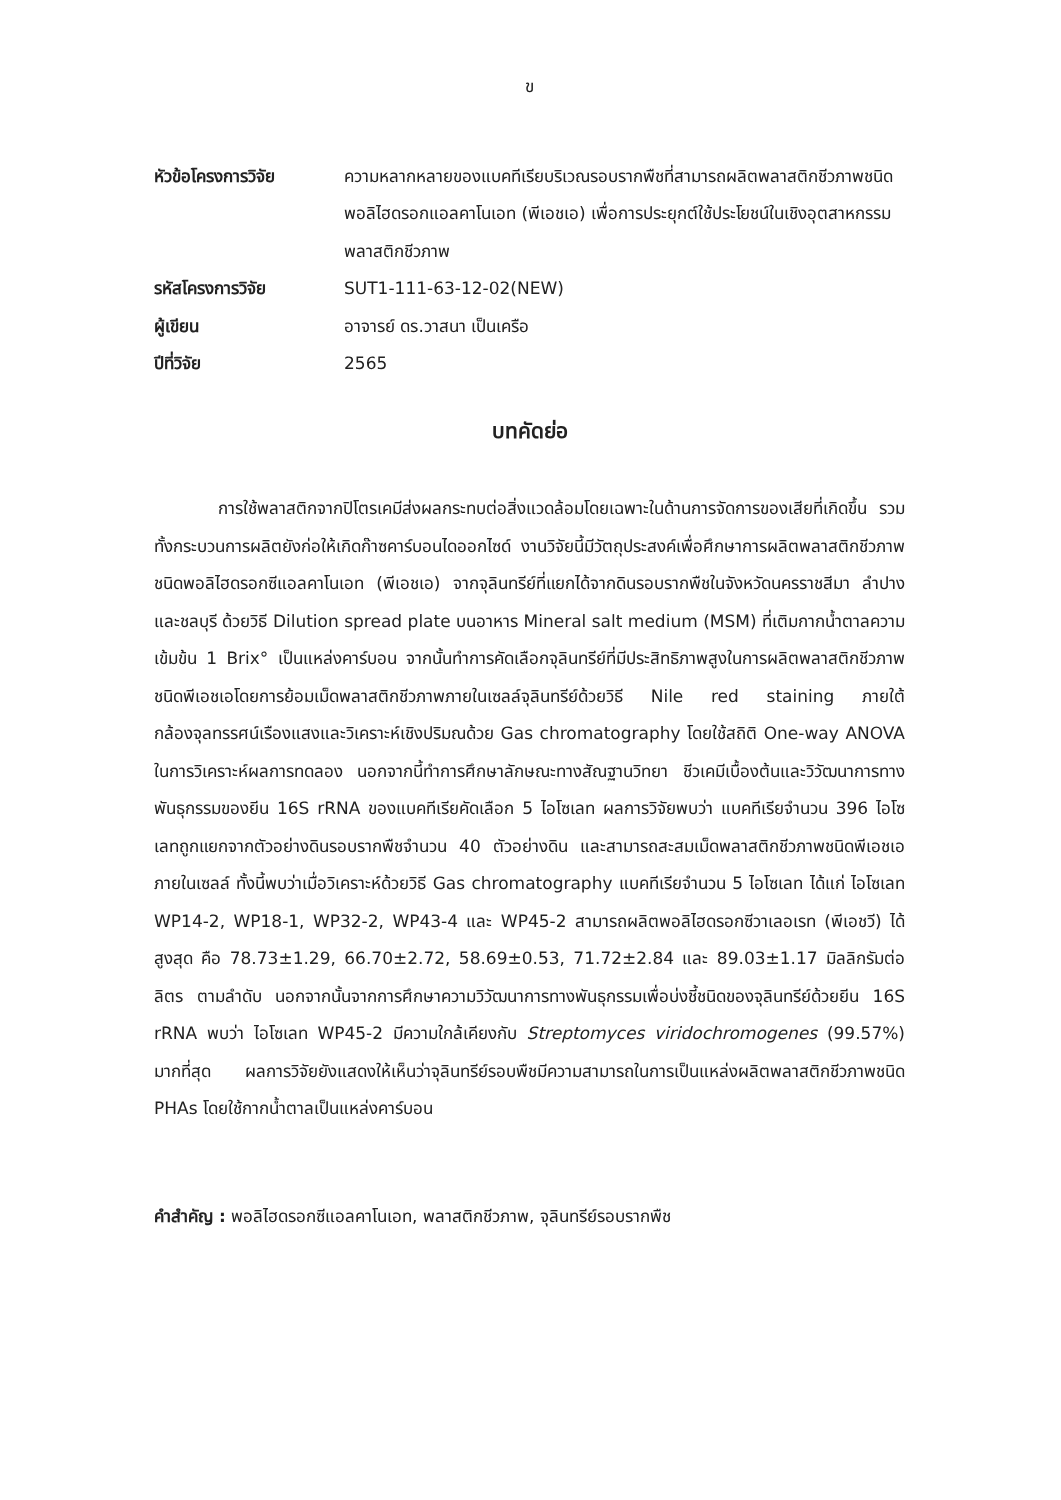ข
| หัวข้อโครงการวิจัย | ความหลากหลายของแบคทีเรียบริเวณรอบรากพืชที่สามารถผลิตพลาสติกชีวภาพชนิดพอลิไฮดรอกแอลคาโนเอท (พีเอชเอ) เพื่อการประยุกต์ใช้ประโยชน์ในเชิงอุตสาหกรรมพลาสติกชีวภาพ |
| รหัสโครงการวิจัย | SUT1-111-63-12-02(NEW) |
| ผู้เขียน | อาจารย์ ดร.วาสนา เป็นเครือ |
| ปีที่วิจัย | 2565 |
บทคัดย่อ
การใช้พลาสติกจากปิโตรเคมีส่งผลกระทบต่อสิ่งแวดล้อมโดยเฉพาะในด้านการจัดการของเสียที่เกิดขึ้น รวมทั้งกระบวนการผลิตยังก่อให้เกิดก๊าซคาร์บอนไดออกไซด์ งานวิจัยนี้มีวัตถุประสงค์เพื่อศึกษาการผลิตพลาสติกชีวภาพชนิดพอลิไฮดรอกซีแอลคาโนเอท (พีเอชเอ) จากจุลินทรีย์ที่แยกได้จากดินรอบรากพืชในจังหวัดนครราชสีมา ลำปางและชลบุรี ด้วยวิธี Dilution spread plate บนอาหาร Mineral salt medium (MSM) ที่เติมกากน้ำตาลความเข้มข้น 1 Brix° เป็นแหล่งคาร์บอน จากนั้นทำการคัดเลือกจุลินทรีย์ที่มีประสิทธิภาพสูงในการผลิตพลาสติกชีวภาพชนิดพีเอชเอโดยการย้อมเม็ดพลาสติกชีวภาพภายในเซลล์จุลินทรีย์ด้วยวิธี Nile red staining ภายใต้กล้องจุลทรรศน์เรืองแสงและวิเคราะห์เชิงปริมณด้วย Gas chromatography โดยใช้สถิติ One-way ANOVA ในการวิเคราะห์ผลการทดลอง นอกจากนี้ทำการศึกษาลักษณะทางสัณฐานวิทยา ชีวเคมีเบื้องต้นและวิวัฒนาการทางพันธุกรรมของยีน 16S rRNA ของแบคทีเรียคัดเลือก 5 ไอโซเลท ผลการวิจัยพบว่า แบคทีเรียจำนวน 396 ไอโซเลทถูกแยกจากตัวอย่างดินรอบรากพืชจำนวน 40 ตัวอย่างดิน และสามารถสะสมเม็ดพลาสติกชีวภาพชนิดพีเอชเอภายในเซลล์ ทั้งนี้พบว่าเมื่อวิเคราะห์ด้วยวิธี Gas chromatography แบคทีเรียจำนวน 5 ไอโซเลท ได้แก่ ไอโซเลท WP14-2, WP18-1, WP32-2, WP43-4 และ WP45-2 สามารถผลิตพอลิไฮดรอกซีวาเลอเรท (พีเอชวี) ได้สูงสุด คือ 78.73±1.29, 66.70±2.72, 58.69±0.53, 71.72±2.84 และ 89.03±1.17 มิลลิกรัมต่อลิตร ตามลำดับ นอกจากนั้นจากการศึกษาความวิวัฒนาการทางพันธุกรรมเพื่อบ่งชี้ชนิดของจุลินทรีย์ด้วยยีน 16S rRNA พบว่า ไอโซเลท WP45-2 มีความใกล้เคียงกับ Streptomyces viridochromogenes (99.57%) มากที่สุด ผลการวิจัยยังแสดงให้เห็นว่าจุลินทรีย์รอบพืชมีความสามารถในการเป็นแหล่งผลิตพลาสติกชีวภาพชนิด PHAs โดยใช้กากน้ำตาลเป็นแหล่งคาร์บอน
คำสำคัญ : พอลิไฮดรอกซีแอลคาโนเอท, พลาสติกชีวภาพ, จุลินทรีย์รอบรากพืช